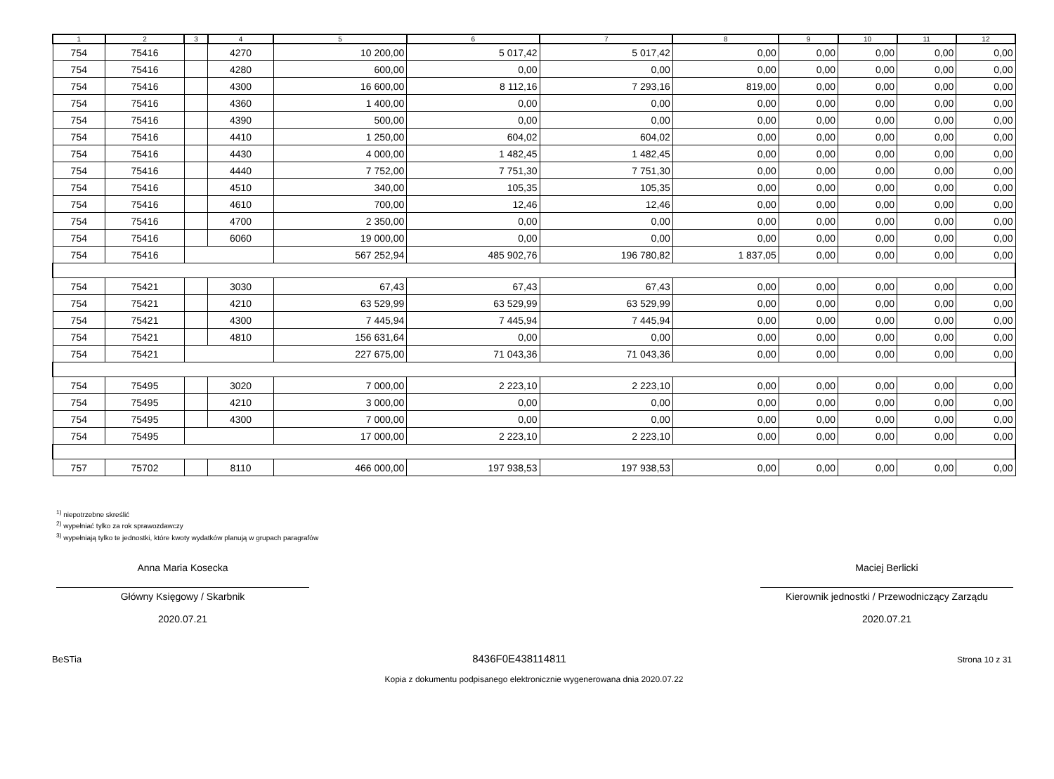| 1 | 2 | 3 | 4 | 5 | 6 | 7 | 8 | 9 | 10 | 11 | 12 |
| --- | --- | --- | --- | --- | --- | --- | --- | --- | --- | --- | --- |
| 754 | 75416 | | 4270 | 10 200,00 | 5 017,42 | 5 017,42 | 0,00 | 0,00 | 0,00 | 0,00 | 0,00 |
| 754 | 75416 | | 4280 | 600,00 | 0,00 | 0,00 | 0,00 | 0,00 | 0,00 | 0,00 | 0,00 |
| 754 | 75416 | | 4300 | 16 600,00 | 8 112,16 | 7 293,16 | 819,00 | 0,00 | 0,00 | 0,00 | 0,00 |
| 754 | 75416 | | 4360 | 1 400,00 | 0,00 | 0,00 | 0,00 | 0,00 | 0,00 | 0,00 | 0,00 |
| 754 | 75416 | | 4390 | 500,00 | 0,00 | 0,00 | 0,00 | 0,00 | 0,00 | 0,00 | 0,00 |
| 754 | 75416 | | 4410 | 1 250,00 | 604,02 | 604,02 | 0,00 | 0,00 | 0,00 | 0,00 | 0,00 |
| 754 | 75416 | | 4430 | 4 000,00 | 1 482,45 | 1 482,45 | 0,00 | 0,00 | 0,00 | 0,00 | 0,00 |
| 754 | 75416 | | 4440 | 7 752,00 | 7 751,30 | 7 751,30 | 0,00 | 0,00 | 0,00 | 0,00 | 0,00 |
| 754 | 75416 | | 4510 | 340,00 | 105,35 | 105,35 | 0,00 | 0,00 | 0,00 | 0,00 | 0,00 |
| 754 | 75416 | | 4610 | 700,00 | 12,46 | 12,46 | 0,00 | 0,00 | 0,00 | 0,00 | 0,00 |
| 754 | 75416 | | 4700 | 2 350,00 | 0,00 | 0,00 | 0,00 | 0,00 | 0,00 | 0,00 | 0,00 |
| 754 | 75416 | | 6060 | 19 000,00 | 0,00 | 0,00 | 0,00 | 0,00 | 0,00 | 0,00 | 0,00 |
| 754 | 75416 | | | 567 252,94 | 485 902,76 | 196 780,82 | 1 837,05 | 0,00 | 0,00 | 0,00 | 0,00 |
| 754 | 75421 | | 3030 | 67,43 | 67,43 | 67,43 | 0,00 | 0,00 | 0,00 | 0,00 | 0,00 |
| 754 | 75421 | | 4210 | 63 529,99 | 63 529,99 | 63 529,99 | 0,00 | 0,00 | 0,00 | 0,00 | 0,00 |
| 754 | 75421 | | 4300 | 7 445,94 | 7 445,94 | 7 445,94 | 0,00 | 0,00 | 0,00 | 0,00 | 0,00 |
| 754 | 75421 | | 4810 | 156 631,64 | 0,00 | 0,00 | 0,00 | 0,00 | 0,00 | 0,00 | 0,00 |
| 754 | 75421 | | | 227 675,00 | 71 043,36 | 71 043,36 | 0,00 | 0,00 | 0,00 | 0,00 | 0,00 |
| 754 | 75495 | | 3020 | 7 000,00 | 2 223,10 | 2 223,10 | 0,00 | 0,00 | 0,00 | 0,00 | 0,00 |
| 754 | 75495 | | 4210 | 3 000,00 | 0,00 | 0,00 | 0,00 | 0,00 | 0,00 | 0,00 | 0,00 |
| 754 | 75495 | | 4300 | 7 000,00 | 0,00 | 0,00 | 0,00 | 0,00 | 0,00 | 0,00 | 0,00 |
| 754 | 75495 | | | 17 000,00 | 2 223,10 | 2 223,10 | 0,00 | 0,00 | 0,00 | 0,00 | 0,00 |
| 757 | 75702 | | 8110 | 466 000,00 | 197 938,53 | 197 938,53 | 0,00 | 0,00 | 0,00 | 0,00 | 0,00 |
<sup>1)</sup> niepotrzebne skreślić
<sup>2)</sup> wypełniać tylko za rok sprawozdawczy
<sup>3)</sup> wypełniają tylko te jednostki, które kwoty wydatków planują w grupach paragrafów
Anna Maria Kosecka
Główny Księgowy / Skarbnik
2020.07.21
Maciej Berlicki
Kierownik jednostki / Przewodniczący Zarządu
2020.07.21
BeSTia 8436F0E438114811 Strona 10 z 31
Kopia z dokumentu podpisanego elektronicznie wygenerowana dnia 2020.07.22